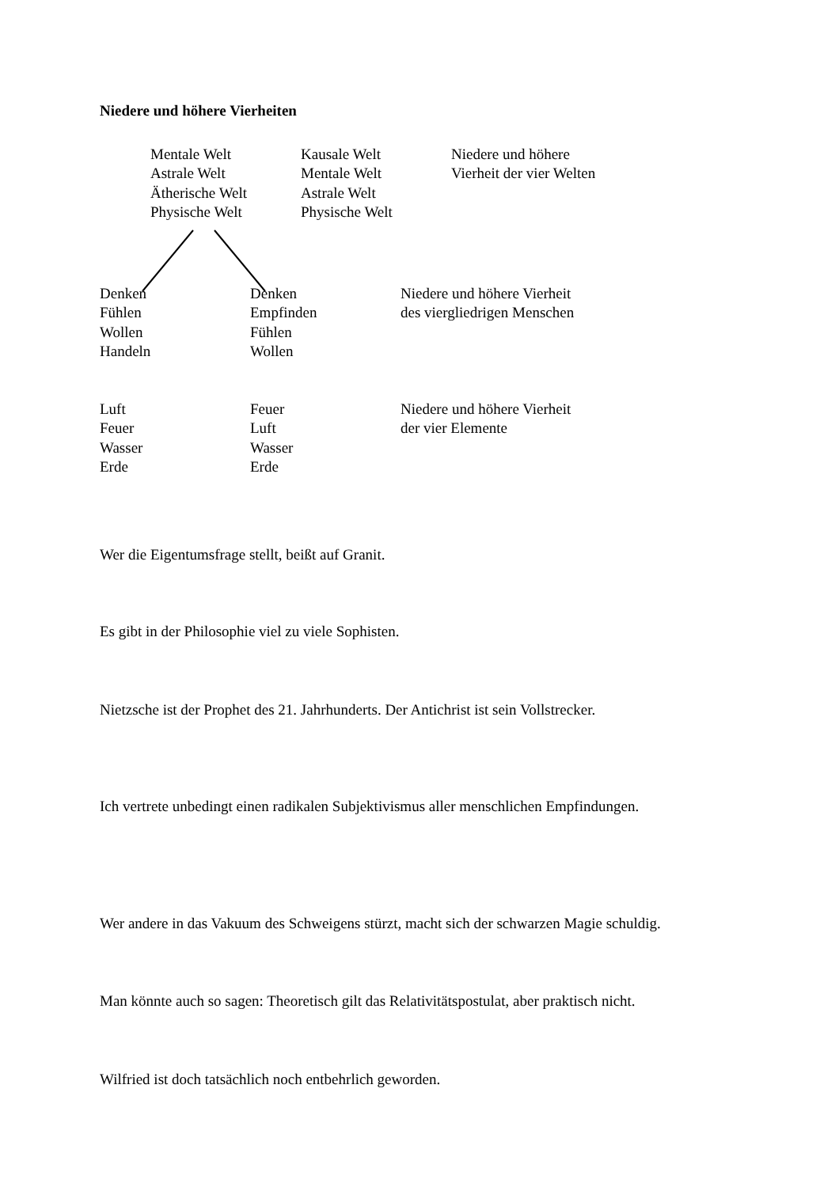Niedere und höhere Vierheiten
Mentale Welt
Astrale Welt
Ätherische Welt
Physische Welt
Kausale Welt
Mentale Welt
Astrale Welt
Physische Welt
Niedere und höhere
Vierheit der vier Welten
Denken
Fühlen
Wollen
Handeln
Denken
Empfinden
Fühlen
Wollen
Niedere und höhere Vierheit
des viergliedrigen Menschen
Luft
Feuer
Wasser
Erde
Feuer
Luft
Wasser
Erde
Niedere und höhere Vierheit
der vier Elemente
Wer die Eigentumsfrage stellt, beißt auf Granit.
Es gibt in der Philosophie viel zu viele Sophisten.
Nietzsche ist der Prophet des 21. Jahrhunderts. Der Antichrist ist sein Vollstrecker.
Ich vertrete unbedingt einen radikalen Subjektivismus aller menschlichen Empfindungen.
Wer andere in das Vakuum des Schweigens stürzt, macht sich der schwarzen Magie schuldig.
Man könnte auch so sagen: Theoretisch gilt das Relativitätspostulat, aber praktisch nicht.
Wilfried ist doch tatsächlich noch entbehrlich geworden.